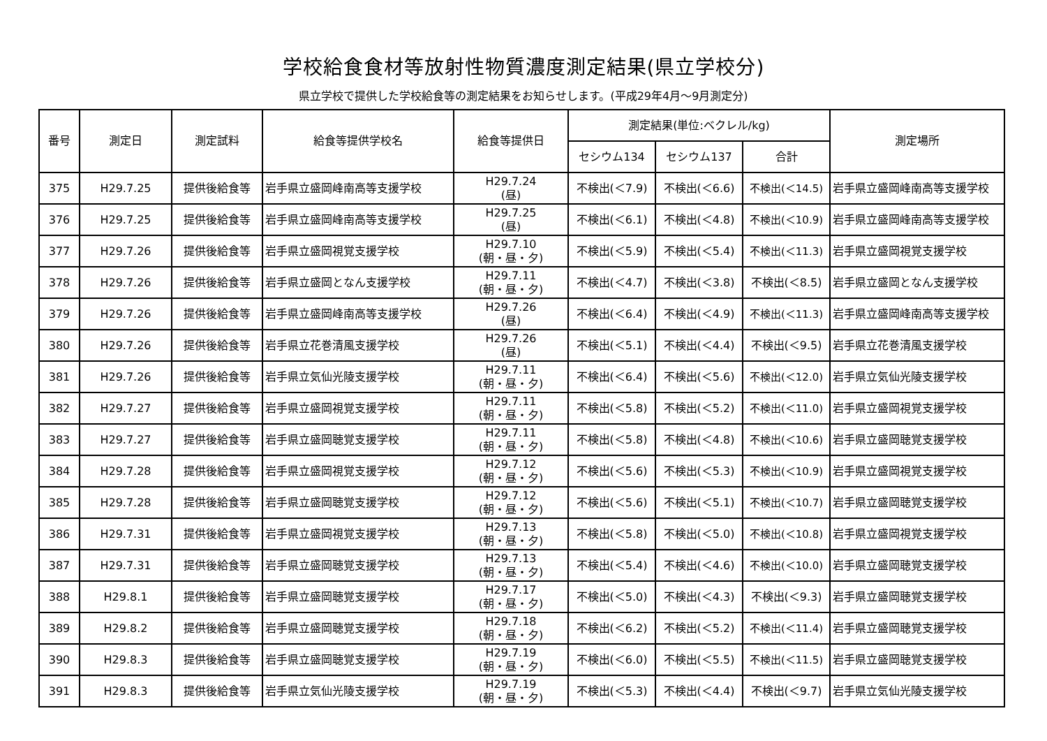学校給食食材等放射性物質濃度測定結果(県立学校分)
県立学校で提供した学校給食等の測定結果をお知らせします。(平成29年4月～9月測定分)
| 番号 | 測定日 | 測定試料 | 給食等提供学校名 | 給食等提供日 | 測定結果(単位:ベクレル/kg) | | | 測定場所 |
| --- | --- | --- | --- | --- | --- | --- | --- | --- |
| | | | | | セシウム134 | セシウム137 | 合計 | |
| 375 | H29.7.25 | 提供後給食等 | 岩手県立盛岡峰南高等支援学校 | H29.7.24 (昼) | 不検出(＜7.9) | 不検出(＜6.6) | 不検出(＜14.5) | 岩手県立盛岡峰南高等支援学校 |
| 376 | H29.7.25 | 提供後給食等 | 岩手県立盛岡峰南高等支援学校 | H29.7.25 (昼) | 不検出(＜6.1) | 不検出(＜4.8) | 不検出(＜10.9) | 岩手県立盛岡峰南高等支援学校 |
| 377 | H29.7.26 | 提供後給食等 | 岩手県立盛岡視覚支援学校 | H29.7.10 (朝・昼・夕) | 不検出(＜5.9) | 不検出(＜5.4) | 不検出(＜11.3) | 岩手県立盛岡視覚支援学校 |
| 378 | H29.7.26 | 提供後給食等 | 岩手県立盛岡となん支援学校 | H29.7.11 (朝・昼・夕) | 不検出(＜4.7) | 不検出(＜3.8) | 不検出(＜8.5) | 岩手県立盛岡となん支援学校 |
| 379 | H29.7.26 | 提供後給食等 | 岩手県立盛岡峰南高等支援学校 | H29.7.26 (昼) | 不検出(＜6.4) | 不検出(＜4.9) | 不検出(＜11.3) | 岩手県立盛岡峰南高等支援学校 |
| 380 | H29.7.26 | 提供後給食等 | 岩手県立花巻清風支援学校 | H29.7.26 (昼) | 不検出(＜5.1) | 不検出(＜4.4) | 不検出(＜9.5) | 岩手県立花巻清風支援学校 |
| 381 | H29.7.26 | 提供後給食等 | 岩手県立気仙光陵支援学校 | H29.7.11 (朝・昼・夕) | 不検出(＜6.4) | 不検出(＜5.6) | 不検出(＜12.0) | 岩手県立気仙光陵支援学校 |
| 382 | H29.7.27 | 提供後給食等 | 岩手県立盛岡視覚支援学校 | H29.7.11 (朝・昼・夕) | 不検出(＜5.8) | 不検出(＜5.2) | 不検出(＜11.0) | 岩手県立盛岡視覚支援学校 |
| 383 | H29.7.27 | 提供後給食等 | 岩手県立盛岡聴覚支援学校 | H29.7.11 (朝・昼・夕) | 不検出(＜5.8) | 不検出(＜4.8) | 不検出(＜10.6) | 岩手県立盛岡聴覚支援学校 |
| 384 | H29.7.28 | 提供後給食等 | 岩手県立盛岡視覚支援学校 | H29.7.12 (朝・昼・夕) | 不検出(＜5.6) | 不検出(＜5.3) | 不検出(＜10.9) | 岩手県立盛岡視覚支援学校 |
| 385 | H29.7.28 | 提供後給食等 | 岩手県立盛岡聴覚支援学校 | H29.7.12 (朝・昼・夕) | 不検出(＜5.6) | 不検出(＜5.1) | 不検出(＜10.7) | 岩手県立盛岡聴覚支援学校 |
| 386 | H29.7.31 | 提供後給食等 | 岩手県立盛岡視覚支援学校 | H29.7.13 (朝・昼・夕) | 不検出(＜5.8) | 不検出(＜5.0) | 不検出(＜10.8) | 岩手県立盛岡視覚支援学校 |
| 387 | H29.7.31 | 提供後給食等 | 岩手県立盛岡聴覚支援学校 | H29.7.13 (朝・昼・夕) | 不検出(＜5.4) | 不検出(＜4.6) | 不検出(＜10.0) | 岩手県立盛岡聴覚支援学校 |
| 388 | H29.8.1 | 提供後給食等 | 岩手県立盛岡聴覚支援学校 | H29.7.17 (朝・昼・夕) | 不検出(＜5.0) | 不検出(＜4.3) | 不検出(＜9.3) | 岩手県立盛岡聴覚支援学校 |
| 389 | H29.8.2 | 提供後給食等 | 岩手県立盛岡聴覚支援学校 | H29.7.18 (朝・昼・夕) | 不検出(＜6.2) | 不検出(＜5.2) | 不検出(＜11.4) | 岩手県立盛岡聴覚支援学校 |
| 390 | H29.8.3 | 提供後給食等 | 岩手県立盛岡聴覚支援学校 | H29.7.19 (朝・昼・夕) | 不検出(＜6.0) | 不検出(＜5.5) | 不検出(＜11.5) | 岩手県立盛岡聴覚支援学校 |
| 391 | H29.8.3 | 提供後給食等 | 岩手県立気仙光陵支援学校 | H29.7.19 (朝・昼・夕) | 不検出(＜5.3) | 不検出(＜4.4) | 不検出(＜9.7) | 岩手県立気仙光陵支援学校 |